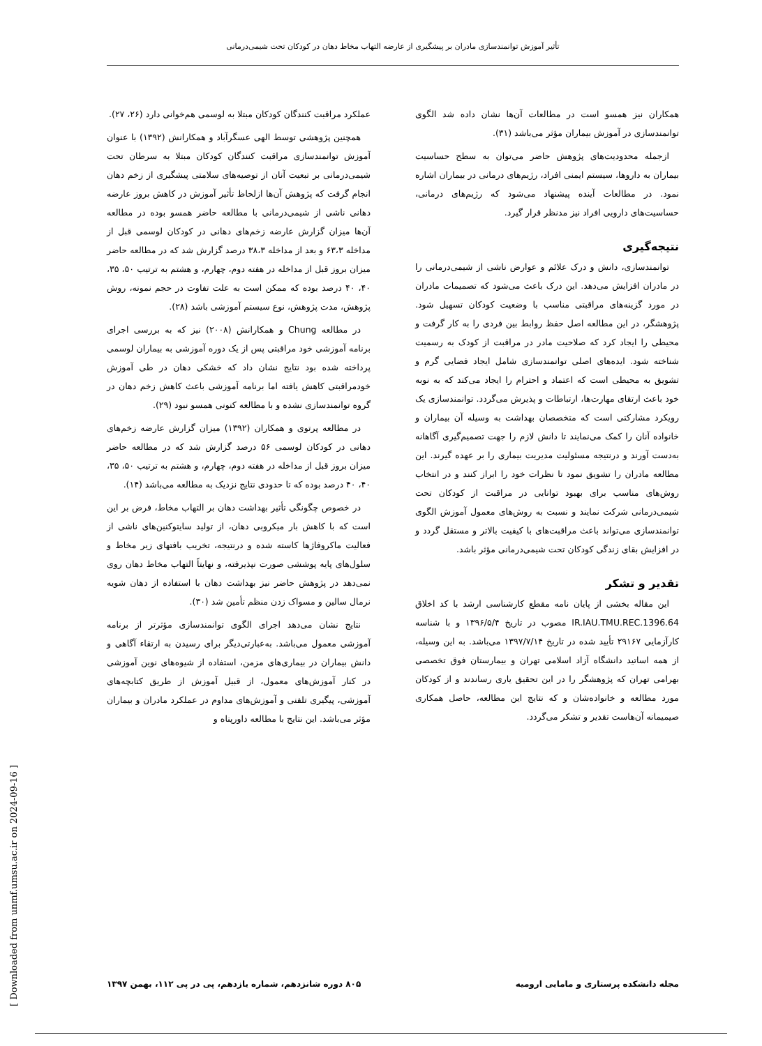تأثیر آموزش توانمندسازی مادران بر پیشگیری از عارضه التهاب مخاط دهان در کودکان تحت شیمی‌درمانی
عملکرد مراقبت کنندگان کودکان مبتلا به لوسمی هم‌خوانی دارد (۲۶، ۲۷).
همچنین پژوهشی توسط الهی عسگرآباد و همکارانش (۱۳۹۲) با عنوان آموزش توانمندسازی مراقبت کنندگان کودکان مبتلا به سرطان تحت شیمی‌درمانی بر تبعیت آنان از توصیه‌های سلامتی پیشگیری از زخم دهان انجام گرفت که پژوهش آن‌ها ازلحاظ تأثیر آموزش در کاهش بروز عارضه دهانی ناشی از شیمی‌درمانی با مطالعه حاضر همسو بوده در مطالعه آن‌ها میزان گزارش عارضه زخم‌های دهانی در کودکان لوسمی قبل از مداخله ۶۳،۳ و بعد از مداخله ۳۸،۳ درصد گزارش شد که در مطالعه حاضر میزان بروز قبل از مداخله در هفته دوم، چهارم، و هشتم به ترتیب ۵۰، ۳۵، ۴۰، ۴۰ درصد بوده که ممکن است به علت تفاوت در حجم نمونه، روش پژوهش، مدت پژوهش، نوع سیستم آموزشی باشد (۲۸).
در مطالعه Chung و همکارانش (۲۰۰۸) نیز که به بررسی اجرای برنامه آموزشی خود مراقبتی پس از یک دوره آموزشی به بیماران لوسمی پرداخته شده بود نتایج نشان داد که خشکی دهان در طی آموزش خودمراقبتی کاهش یافته اما برنامه آموزشی باعث کاهش زخم دهان در گروه توانمندسازی نشده و با مطالعه کنونی همسو نبود (۲۹).
در مطالعه پرتوی و همکاران (۱۳۹۲) میزان گزارش عارضه زخم‌های دهانی در کودکان لوسمی ۵۶ درصد گزارش شد که در مطالعه حاضر میزان بروز قبل از مداخله در هفته دوم، چهارم، و هشتم به ترتیب ۵۰، ۳۵، ۴۰، ۴۰ درصد بوده که تا حدودی نتایج نزدیک به مطالعه می‌باشد (۱۴).
در خصوص چگونگی تأثیر بهداشت دهان بر التهاب مخاط، فرض بر این است که با کاهش بار میکروبی دهان، از تولید سایتوکنین‌های ناشی از فعالیت ماکروفاژها کاسته شده و درنتیجه، تخریب بافتهای زیر مخاط و سلول‌های پایه پوششی صورت نپذیرفته، و نهایتاً التهاب مخاط دهان روی نمی‌دهد در پژوهش حاضر نیز بهداشت دهان با استفاده از دهان شویه نرمال سالین و مسواک زدن منظم تأمین شد (۳۰).
نتایج نشان می‌دهد اجرای الگوی توانمندسازی مؤثرتر از برنامه آموزشی معمول می‌باشد. به‌عبارتی‌دیگر برای رسیدن به ارتقاء آگاهی و دانش بیماران در بیماری‌های مزمن، استفاده از شیوه‌های نوین آموزشی در کنار آموزش‌های معمول، از قبیل آموزش از طریق کتابچه‌های آموزشی، پیگیری تلفنی و آموزش‌های مداوم در عملکرد مادران و بیماران مؤثر می‌باشد. این نتایج با مطالعه داورپناه و
همکاران نیز همسو است در مطالعات آن‌ها نشان داده شد الگوی توانمندسازی در آموزش بیماران مؤثر می‌باشد (۳۱).
ازجمله محدودیت‌های پژوهش حاضر می‌توان به سطح حساسیت بیماران به داروها، سیستم ایمنی افراد، رژیم‌های درمانی در بیماران اشاره نمود. در مطالعات آینده پیشنهاد می‌شود که رژیم‌های درمانی، حساسیت‌های دارویی افراد نیز مدنظر قرار گیرد.
نتیجه‌گیری
توانمندسازی، دانش و درک علائم و عوارض ناشی از شیمی‌درمانی را در مادران افزایش می‌دهد. این درک باعث می‌شود که تصمیمات مادران در مورد گزینه‌های مراقبتی مناسب با وضعیت کودکان تسهیل شود. پژوهشگر، در این مطالعه اصل حفظ روابط بین فردی را به کار گرفت و محیطی را ایجاد کرد که صلاحیت مادر در مراقبت از کودک به رسمیت شناخته شود. ایده‌های اصلی توانمندسازی شامل ایجاد فضایی گرم و تشویق به محیطی است که اعتماد و احترام را ایجاد می‌کند که به نوبه خود باعث ارتقای مهارت‌ها، ارتباطات و پذیرش می‌گردد. توانمندسازی یک رویکرد مشارکتی است که متخصصان بهداشت به وسیله آن بیماران و خانواده آنان را کمک می‌نمایند تا دانش لازم را جهت تصمیم‌گیری آگاهانه به‌دست آورند و درنتیجه مسئولیت مدیریت بیماری را بر عهده گیرند. این مطالعه مادران را تشویق نمود تا نظرات خود را ابراز کنند و در انتخاب روش‌های مناسب برای بهبود توانایی در مراقبت از کودکان تحت شیمی‌درمانی شرکت نمایند و نسبت به روش‌های معمول آموزش الگوی توانمندسازی می‌تواند باعث مراقبت‌های با کیفیت بالاتر و مستقل گردد و در افزایش بقای زندگی کودکان تحت شیمی‌درمانی مؤثر باشد.
تقدیر و تشکر
این مقاله بخشی از پایان نامه مقطع کارشناسی ارشد با کد اخلاق IR.IAU.TMU.REC.1396.64 مصوب در تاریخ ۱۳۹۶/۵/۴ و با شناسه کارآزمایی ۲۹۱۶۷ تأیید شده در تاریخ ۱۳۹۷/۷/۱۴ می‌باشد. به این وسیله، از همه اساتید دانشگاه آزاد اسلامی تهران و بیمارستان فوق تخصصی بهرامی تهران که پژوهشگر را در این تحقیق یاری رساندند و از کودکان مورد مطالعه و خانواده‌شان و که نتایج این مطالعه، حاصل همکاری صیمیمانه آن‌هاست تقدیر و تشکر می‌گردد.
۸۰۵ دوره شانزدهم، شماره یازدهم، پی در پی ۱۱۲، بهمن ۱۳۹۷ مجله دانشکده پرستاری و مامایی ارومیه
[ Downloaded from unmf.umsu.ac.ir on 2024-09-16 ]